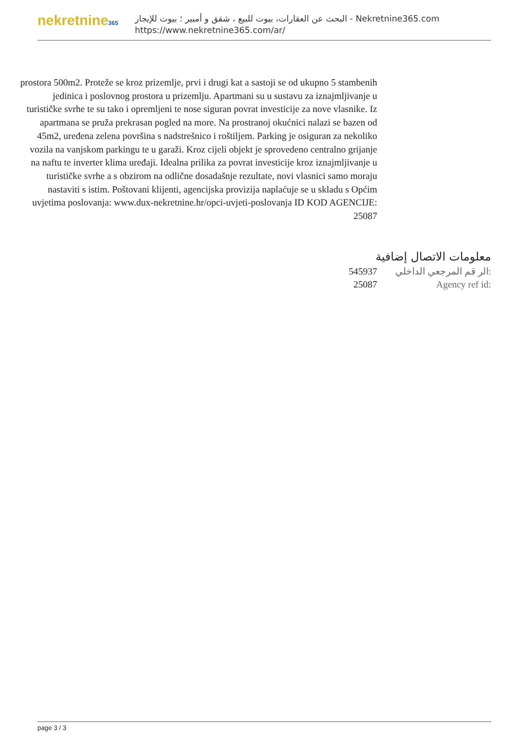nekretnine365
البحث عن العقارات، بيوت للبيع ، شقق و أمبير ؛ بيوت للإيجار - Nekretnine365.com
https://www.nekretnine365.com/ar/
prostora 500m2. Proteže se kroz prizemlje, prvi i drugi kat a sastoji se od ukupno 5 stambenih jedinica i poslovnog prostora u prizemlju. Apartmani su u sustavu za iznajmljivanje u turističke svrhe te su tako i opremljeni te nose siguran povrat investicije za nove vlasnike. Iz apartmana se pruža prekrasan pogled na more. Na prostranoj okućnici nalazi se bazen od 45m2, uređena zelena površina s nadstrešnico i roštiljem. Parking je osiguran za nekoliko vozila na vanjskom parkingu te u garaži. Kroz cijeli objekt je sprovedeno centralno grijanje na naftu te inverter klima uređaji. Idealna prilika za povrat investicije kroz iznajmljivanje u turističke svrhe a s obzirom na odlične dosadašnje rezultate, novi vlasnici samo moraju nastaviti s istim. Poštovani klijenti, agencijska provizija naplaćuje se u skladu s Općim uvjetima poslovanja: www.dux-nekretnine.hr/opci-uvjeti-poslovanja ID KOD AGENCIJE: 25087
معلومات الاتصال إضافية
545937 الر قم المرجعي الداخلي:
25087 Agency ref id:
page 3 / 3